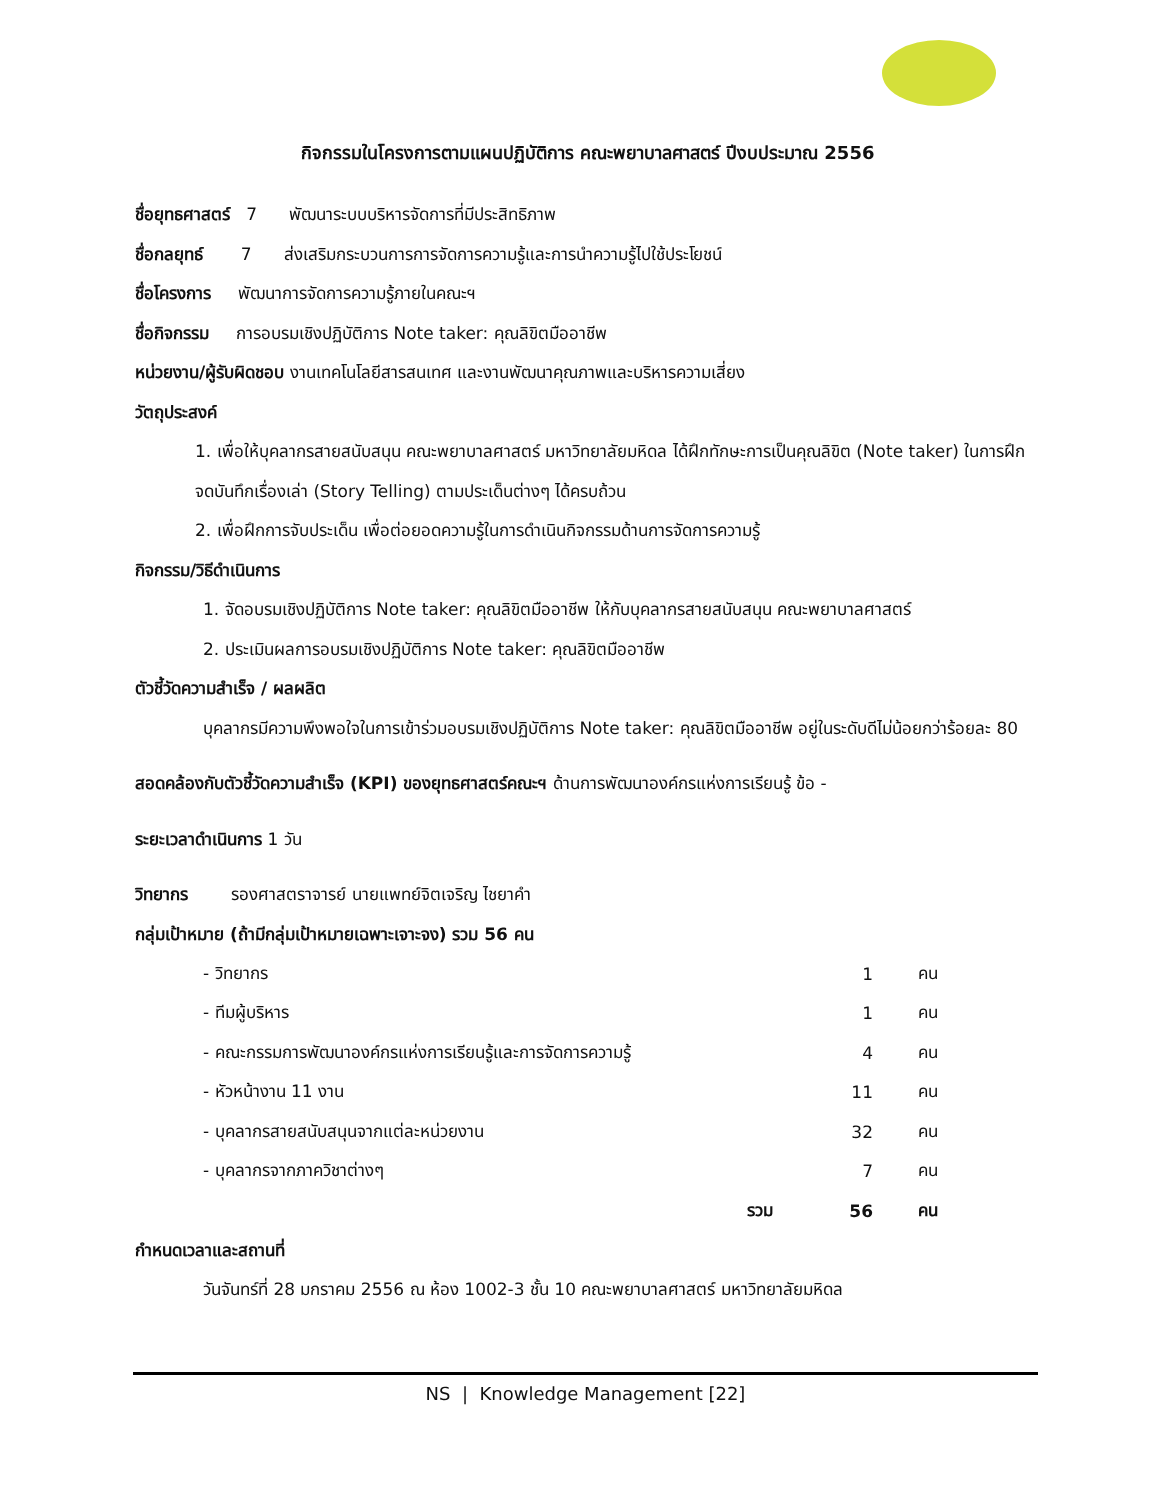กิจกรรมในโครงการตามแผนปฏิบัติการ คณะพยาบาลศาสตร์ ปีงบประมาณ 2556
ชื่อยุทธศาสตร์ 7 พัฒนาระบบบริหารจัดการที่มีประสิทธิภาพ
ชื่อกลยุทธ์ 7 ส่งเสริมกระบวนการการจัดการความรู้และการนำความรู้ไปใช้ประโยชน์
ชื่อโครงการ พัฒนาการจัดการความรู้ภายในคณะฯ
ชื่อกิจกรรม การอบรมเชิงปฏิบัติการ Note taker: คุณลิขิตมืออาชีพ
หน่วยงาน/ผู้รับผิดชอบ งานเทคโนโลยีสารสนเทศ และงานพัฒนาคุณภาพและบริหารความเสี่ยง
วัตถุประสงค์
1. เพื่อให้บุคลากรสายสนับสนุน คณะพยาบาลศาสตร์ มหาวิทยาลัยมหิดล ได้ฝึกทักษะการเป็นคุณลิขิต (Note taker) ในการฝึกจดบันทึกเรื่องเล่า (Story Telling) ตามประเด็นต่างๆ ได้ครบถ้วน
2. เพื่อฝึกการจับประเด็น เพื่อต่อยอดความรู้ในการดำเนินกิจกรรมด้านการจัดการความรู้
กิจกรรม/วิธีดำเนินการ
1. จัดอบรมเชิงปฏิบัติการ Note taker: คุณลิขิตมืออาชีพ ให้กับบุคลากรสายสนับสนุน คณะพยาบาลศาสตร์
2. ประเมินผลการอบรมเชิงปฏิบัติการ Note taker: คุณลิขิตมืออาชีพ
ตัวชี้วัดความสำเร็จ / ผลผลิต
บุคลากรมีความพึงพอใจในการเข้าร่วมอบรมเชิงปฏิบัติการ Note taker: คุณลิขิตมืออาชีพ อยู่ในระดับดีไม่น้อยกว่าร้อยละ 80
สอดคล้องกับตัวชี้วัดความสำเร็จ (KPI) ของยุทธศาสตร์คณะฯ ด้านการพัฒนาองค์กรแห่งการเรียนรู้ ข้อ -
ระยะเวลาดำเนินการ 1 วัน
วิทยากร รองศาสตราจารย์ นายแพทย์จิตเจริญ ไชยาคำ
กลุ่มเป้าหมาย (ถ้ามีกลุ่มเป้าหมายเฉพาะเจาะจง) รวม 56 คน
| - วิทยากร | 1 | คน |
| - ทีมผู้บริหาร | 1 | คน |
| - คณะกรรมการพัฒนาองค์กรแห่งการเรียนรู้และการจัดการความรู้ | 4 | คน |
| - หัวหน้างาน 11 งาน | 11 | คน |
| - บุคลากรสายสนับสนุนจากแต่ละหน่วยงาน | 32 | คน |
| - บุคลากรจากภาควิชาต่างๆ | 7 | คน |
| รวม | 56 | คน |
กำหนดเวลาและสถานที่
วันจันทร์ที่ 28 มกราคม 2556 ณ ห้อง 1002-3 ชั้น 10 คณะพยาบาลศาสตร์ มหาวิทยาลัยมหิดล
NS | Knowledge Management [22]